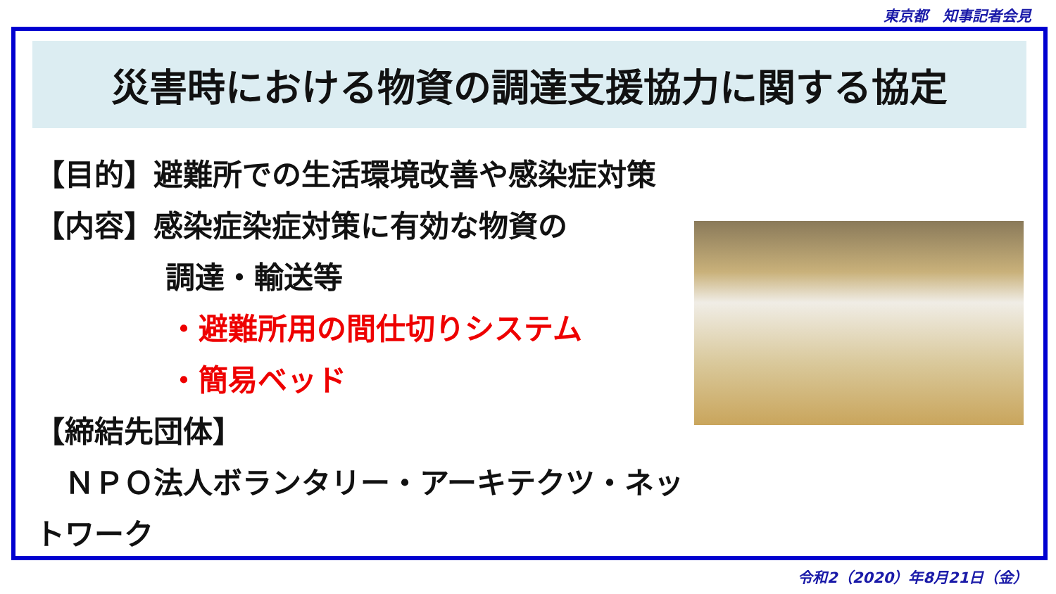東京都　知事記者会見
災害時における物資の調達支援協力に関する協定
【目的】避難所での生活環境改善や感染症対策
【内容】感染症染症対策に有効な物資の
調達・輸送等
・避難所用の間仕切りシステム
・簡易ベッド
【締結先団体】
　ＮＰＯ法人ボランタリー・アーキテクツ・ネットワーク
令和2（2020）年8月21日（金）